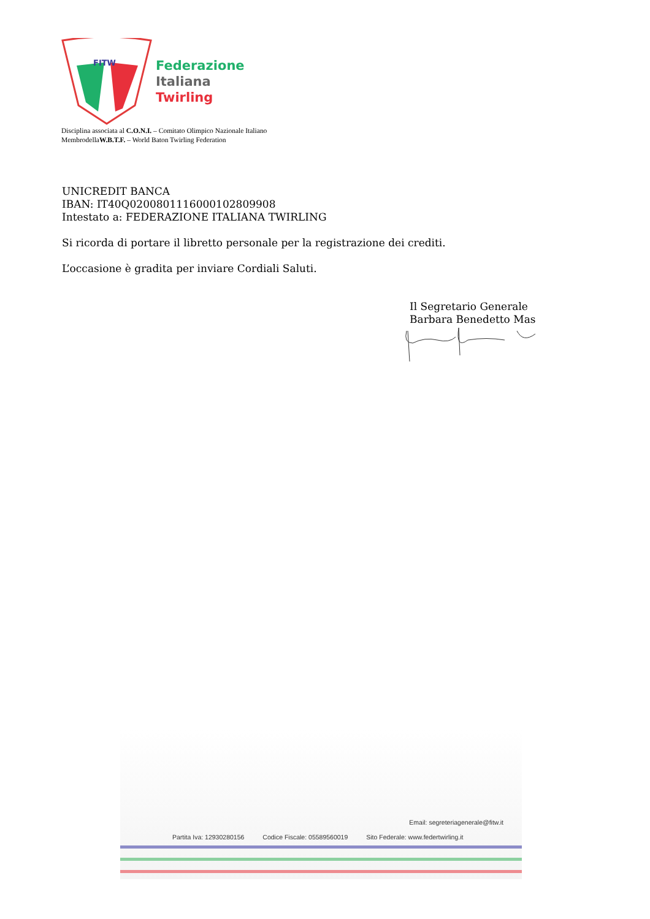FITW
Federazione
Italiana
Twirling
Disciplina associata al C.O.N.I. – Comitato Olimpico Nazionale Italiano
MembrodellaW.B.T.F. – World Baton Twirling Federation
UNICREDIT BANCA
IBAN: IT40Q0200801116000102809908
Intestato a: FEDERAZIONE ITALIANA TWIRLING
Si ricorda di portare il libretto personale per la registrazione dei crediti.
L’occasione è gradita per inviare Cordiali Saluti.
Il Segretario Generale
Barbara Benedetto Mas
Email: segreteriagenerale@fitw.it
Partita Iva: 12930280156 Codice Fiscale: 05589560019 Sito Federale: www.federtwirling.it